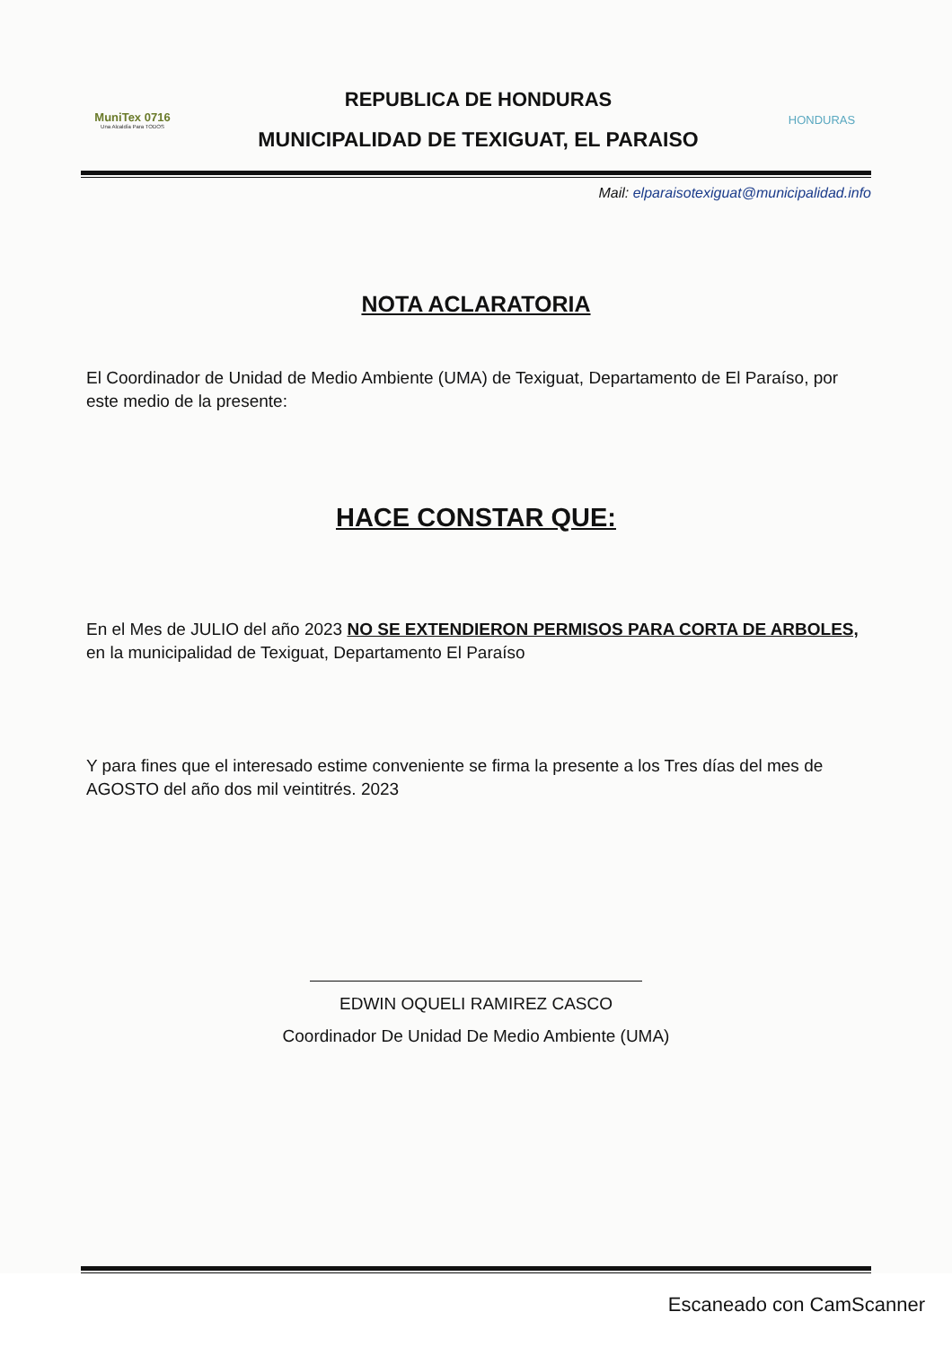MuniTex 0716
Una Alcaldía Para TODOS
REPUBLICA DE HONDURAS
MUNICIPALIDAD DE TEXIGUAT, EL PARAISO
HONDURAS
Mail: elparaisotexiguat@municipalidad.info
NOTA ACLARATORIA
El Coordinador de Unidad de Medio Ambiente (UMA) de Texiguat, Departamento de El Paraíso, por este medio de la presente:
HACE CONSTAR QUE:
En el Mes de JULIO del año 2023 NO SE EXTENDIERON PERMISOS PARA CORTA DE ARBOLES, en la municipalidad de Texiguat, Departamento El Paraíso
Y para fines que el interesado estime conveniente se firma la presente a los Tres días del mes de AGOSTO del año dos mil veintitrés. 2023
EDWIN OQUELI RAMIREZ CASCO
Coordinador De Unidad De Medio Ambiente (UMA)
Escaneado con CamScanner